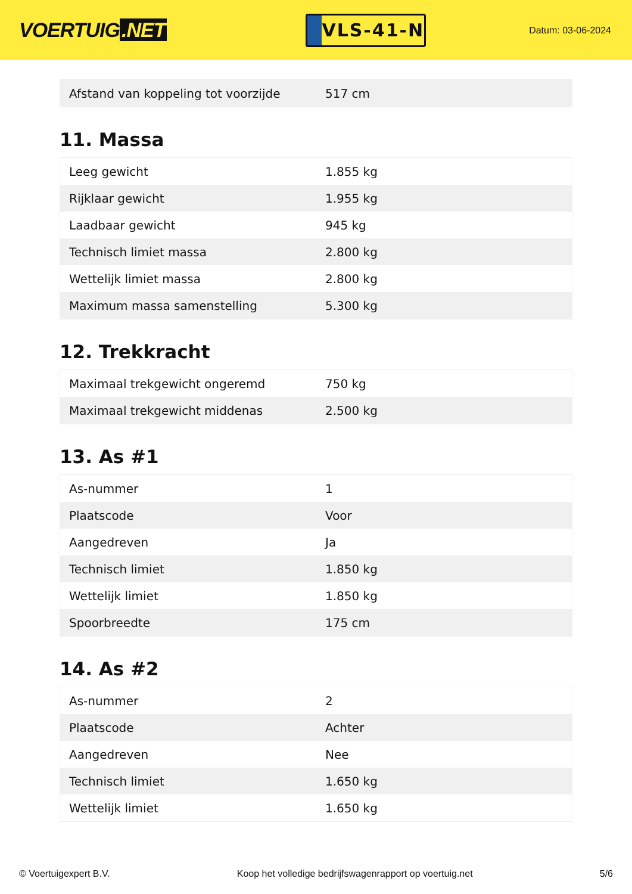VOERTUIG.NET
VLS-41-N
Datum: 03-06-2024
| Afstand van koppeling tot voorzijde | 517 cm |
11. Massa
| Leeg gewicht | 1.855 kg |
| Rijklaar gewicht | 1.955 kg |
| Laadbaar gewicht | 945 kg |
| Technisch limiet massa | 2.800 kg |
| Wettelijk limiet massa | 2.800 kg |
| Maximum massa samenstelling | 5.300 kg |
12. Trekkracht
| Maximaal trekgewicht ongeremd | 750 kg |
| Maximaal trekgewicht middenas | 2.500 kg |
13. As #1
| As-nummer | 1 |
| Plaatscode | Voor |
| Aangedreven | Ja |
| Technisch limiet | 1.850 kg |
| Wettelijk limiet | 1.850 kg |
| Spoorbreedte | 175 cm |
14. As #2
| As-nummer | 2 |
| Plaatscode | Achter |
| Aangedreven | Nee |
| Technisch limiet | 1.650 kg |
| Wettelijk limiet | 1.650 kg |
© Voertuigexpert B.V. Koop het volledige bedrijfswagenrapport op voertuig.net 5/6